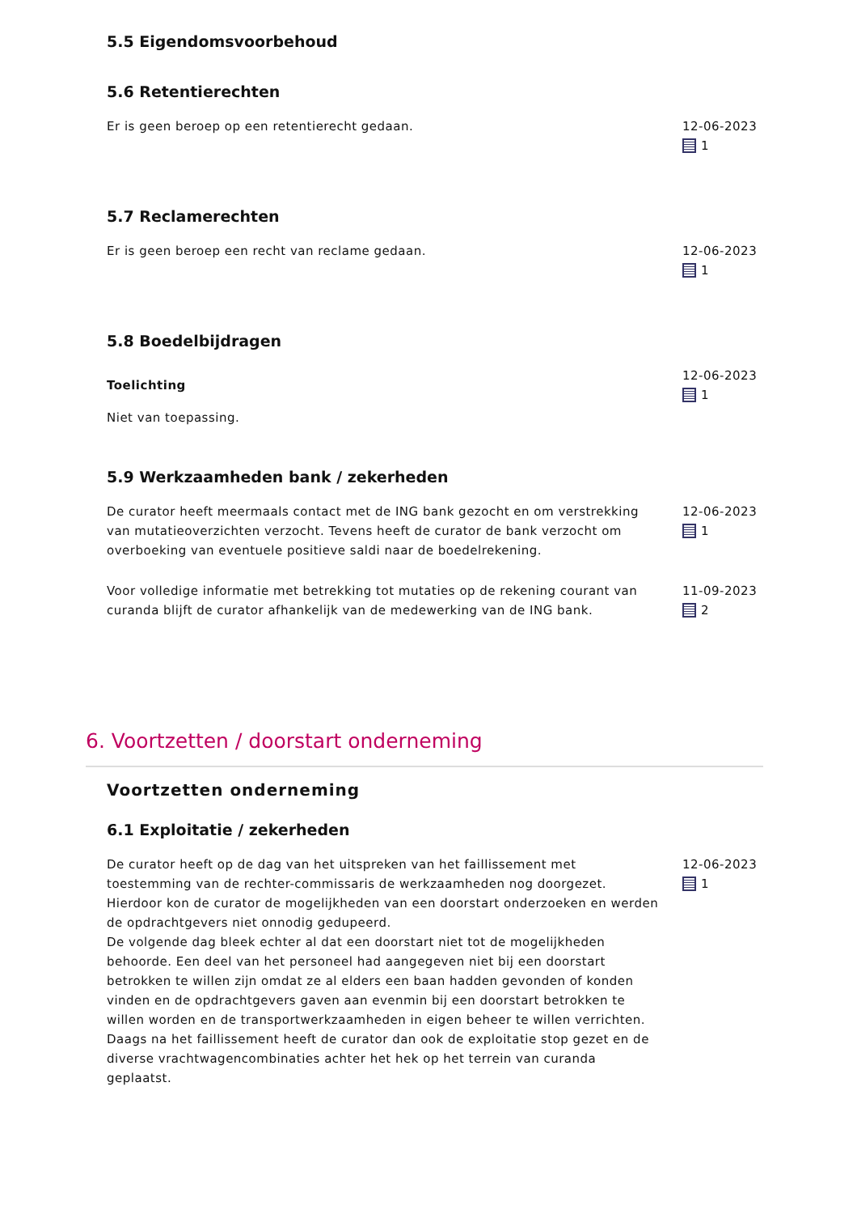5.5 Eigendomsvoorbehoud
5.6 Retentierechten
Er is geen beroep op een retentierecht gedaan. 12-06-2023
1
5.7 Reclamerechten
Er is geen beroep een recht van reclame gedaan. 12-06-2023
1
5.8 Boedelbijdragen
Toelichting
Niet van toepassing.
12-06-2023
1
5.9 Werkzaamheden bank / zekerheden
De curator heeft meermaals contact met de ING bank gezocht en om verstrekking van mutatieoverzichten verzocht. Tevens heeft de curator de bank verzocht om overboeking van eventuele positieve saldi naar de boedelrekening.
12-06-2023
1
Voor volledige informatie met betrekking tot mutaties op de rekening courant van curanda blijft de curator afhankelijk van de medewerking van de ING bank.
11-09-2023
2
6. Voortzetten / doorstart onderneming
Voortzetten onderneming
6.1 Exploitatie / zekerheden
De curator heeft op de dag van het uitspreken van het faillissement met toestemming van de rechter-commissaris de werkzaamheden nog doorgezet. Hierdoor kon de curator de mogelijkheden van een doorstart onderzoeken en werden de opdrachtgevers niet onnodig gedupeerd.
De volgende dag bleek echter al dat een doorstart niet tot de mogelijkheden behoorde. Een deel van het personeel had aangegeven niet bij een doorstart betrokken te willen zijn omdat ze al elders een baan hadden gevonden of konden vinden en de opdrachtgevers gaven aan evenmin bij een doorstart betrokken te willen worden en de transportwerkzaamheden in eigen beheer te willen verrichten. Daags na het faillissement heeft de curator dan ook de exploitatie stop gezet en de diverse vrachtwagencombinaties achter het hek op het terrein van curanda geplaatst.
12-06-2023
1